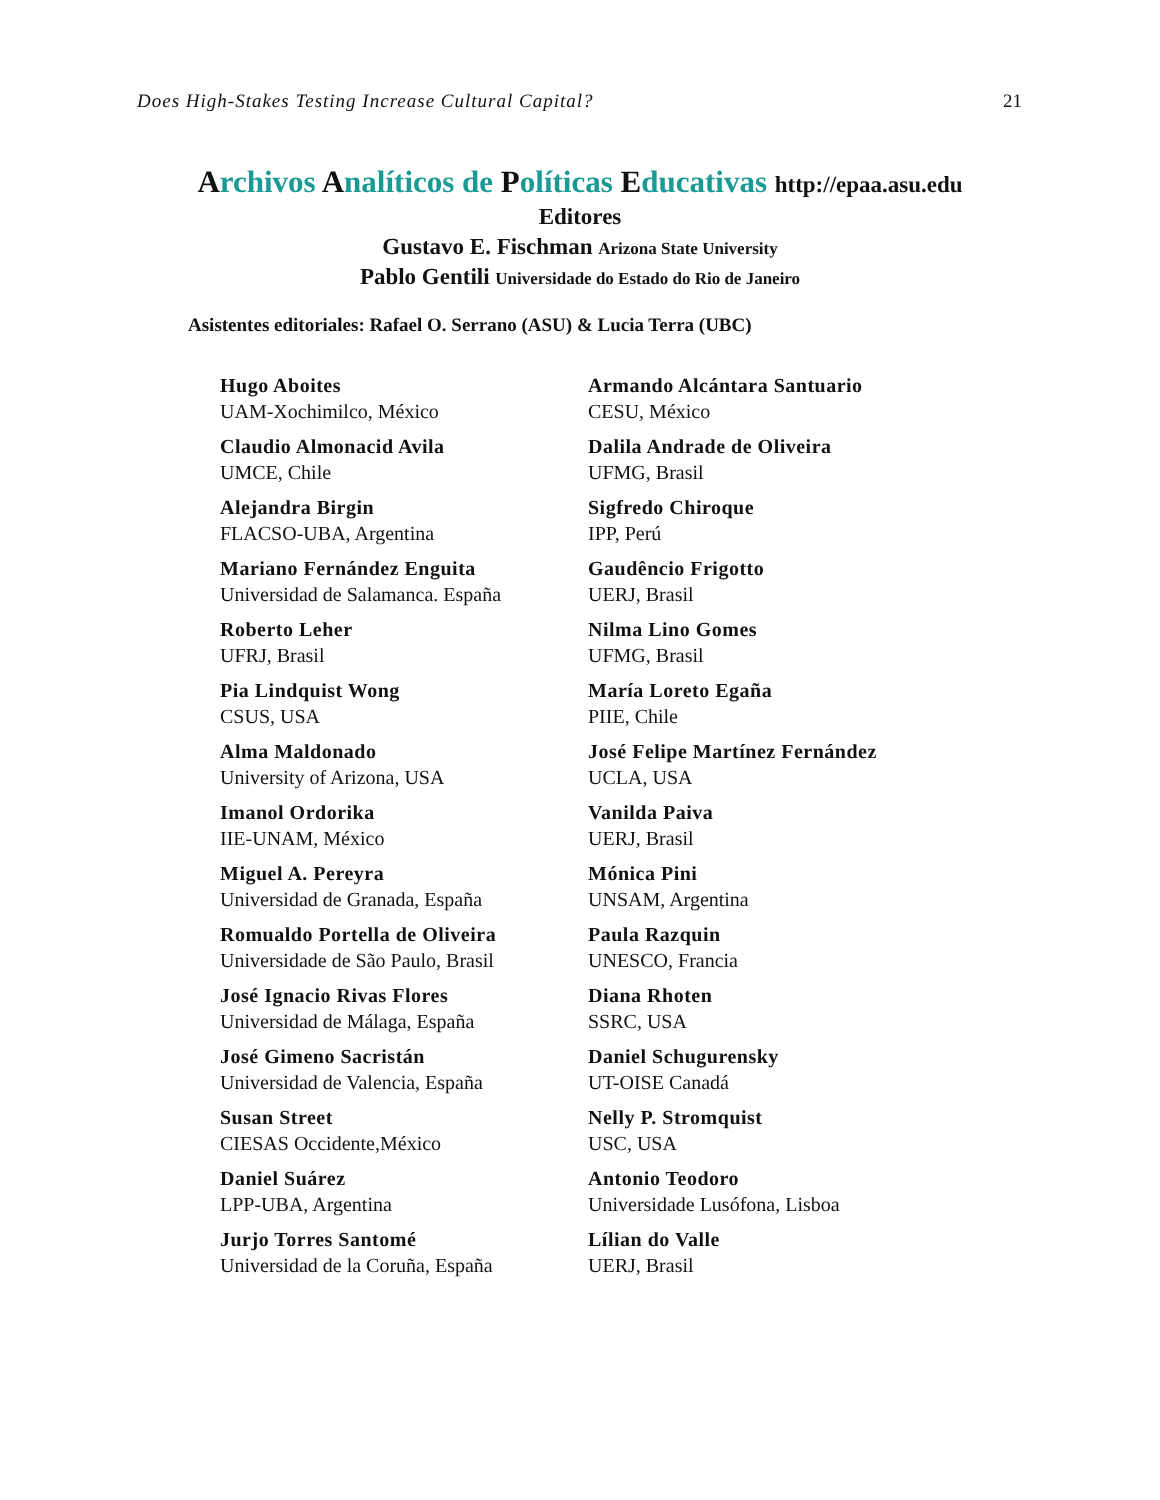Does High-Stakes Testing Increase Cultural Capital? 21
Archivos Analíticos de Políticas Educativas http://epaa.asu.edu
Editores
Gustavo E. Fischman Arizona State University
Pablo Gentili Universidade do Estado do Rio de Janeiro
Asistentes editoriales: Rafael O. Serrano (ASU) & Lucia Terra (UBC)
Hugo Aboites
UAM-Xochimilco, México
Armando Alcántara Santuario
CESU, México
Claudio Almonacid Avila
UMCE, Chile
Dalila Andrade de Oliveira
UFMG, Brasil
Alejandra Birgin
FLACSO-UBA, Argentina
Sigfredo Chiroque
IPP, Perú
Mariano Fernández Enguita
Universidad de Salamanca. España
Gaudêncio Frigotto
UERJ, Brasil
Roberto Leher
UFRJ, Brasil
Nilma Lino Gomes
UFMG, Brasil
Pia Lindquist Wong
CSUS, USA
María Loreto Egaña
PIIE, Chile
Alma Maldonado
University of Arizona, USA
José Felipe Martínez Fernández
UCLA, USA
Imanol Ordorika
IIE-UNAM, México
Vanilda Paiva
UERJ, Brasil
Miguel A. Pereyra
Universidad de Granada, España
Mónica Pini
UNSAM, Argentina
Romualdo Portella de Oliveira
Universidade de São Paulo, Brasil
Paula Razquin
UNESCO, Francia
José Ignacio Rivas Flores
Universidad de Málaga, España
Diana Rhoten
SSRC, USA
José Gimeno Sacristán
Universidad de Valencia, España
Daniel Schugurensky
UT-OISE Canadá
Susan Street
CIESAS Occidente,México
Nelly P. Stromquist
USC, USA
Daniel Suárez
LPP-UBA, Argentina
Antonio Teodoro
Universidade Lusófona, Lisboa
Jurjo Torres Santomé
Universidad de la Coruña, España
Lílian do Valle
UERJ, Brasil